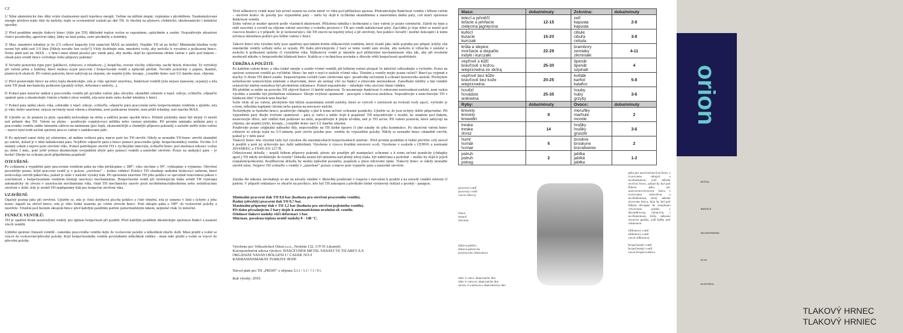CZ
1/ Silné akutermické dno díky svým vlastnostem spoří tepelnou energii. Vaříme na nižším stupni, vypínáme s předstihem. Naakumulovaná energie předává teplo dále do nádoby, teplo se rovnoměrně rozloží po dně TH. Je vhodný na plynové, elektrické, sklokeramické i indukční sporáky.
2/ Před použitím umyjte tlakový hrnec (dále jen TH) důkladně teplou vodou se saponátem, opláchněte a osušte. Nepoužívejte abrazivní čisticí prostředky, agresivní látky, látky na bázi písku, ostré předměty a drátěnky.
3/ Max. množství tekutiny je do 2/3 celkové kapacity (viz označení MAX na nádobě). Neplňte TH až po hrdlo! Minimální hladina vody nesmí být nižší než 1/4 litru (Nikdy nevařte bez vody!!) Vždy dodržujte min. množství vody, aby nedošlo k vyvaření a poškození hrnce. Nelze plnit nad zn. MAX – v hrnci musí zůstat prostor pro vznik páry, aby mohlo dojít ke správnému efektu vaření v páře pod tlakem – obsah páry uvnitř hrnce ovlivňuje dobu přípravy pokrmu!
4/ Nevařte potraviny typu pyré (jablkové, rybízové, z rebarbory...), krupičku, ovesné vločky, obiloviny, suchý hrách, těstoviny. Ty vytvářejí při vaření pěnu a bubliny, které mohou ucpat pracovní i bezpečnostní ventil a způsobit přetlak. Nevařte potraviny v papíru, tkanině, plastových obalech. Při vaření potravin, které nabývají na objemu, ale nepění (rýže, kroupy...) neplňte hrnec nad 1/2 daného max. objemu.
5/ Před postavením hrnce na zdroj tepla zkontrolujte, zda je víko správně uzavřeno, funkčnost ventilů (zda nejsou zaneseny, ucpány) a zda není TH jinak mechanicky poškozen (prasklý úchyt, deformace nádoby...).
6/ Pokud pára nezačne unikat z pracovního ventilu při počátku vaření jako obvykle, okamžitě odstavte z tepel. zdroje, ochlaďte, odpusťte opatrně páru a zkontrolujte čistotu a funkci obou ventilů, zda není málo nebo hodně tekutiny v hrnci.
7/ Pokud pára uniká okolo víka, odstraňte z tepel. zdroje, ochlaďte, odpusťte páru pracovním nebo bezpečnostním ventilem a zjistěte, zda je víko dobře uzavřené, nejsou nečistoty mezi víkem a těsněním, není poškozené těsnění, není příliš tekutiny, nad značku MAX.
8/ Ujistěte se, že plamen (u plyn. sporáků) nedosahuje na stěny a zahřívá pouze spodek hrnce. Průměr plotýnky musí být stejný či menší než průměr dna TH. Vaření na plynu - používejte rozptylovací mřížku nebo varnou plotýnku. Při prvním náznaku unikání páry z pracovního ventilu snižte intenzitu ohřevu na minimum (pro lepší, ekonomičtější a chutnější přípravu pokrmů) a začněte měřit dobu vaření – teprve nyní totiž začíná správný proces vaření v natlakované páře.
9/ Po uplynutí varné doby jej odstavíme, až unikne veškerá pára, teprve poté lze TH otevřít. Nikdy se nesnažte TH hrnec otevřít okamžitě po vaření, dokud je v něm natlakovaná pára. Nejdříve odpusťte páru z hrnce pomocí pracovního (příp. bezpečnostního) ventilu. Nechte 3-4 minuty odstát a teprve poté otevřete víko. Pokud potřebujete otevřít TH v rychlejším intervalu, zchlaďte hrnec pod studenou tekoucí vodou po dobu 1 min., poté ještě jednou zkontrolujte uvypuštění zbylé páry pomocí ventilů a následně otevřete. Pozor na unikající páru – je horká! Dbejte na ochranu proti případnému popálení!
OTEVŘENÍ:
Po ochlazení a vypuštění páry pracovním ventilem páku na víku překlopíme o 180°, víko otočíme o 90°, vyklopíme a vyjmeme. Otevření provádějte pouze, když pracovní ventil je v poloze „otevřeno“ – kolmo vzhůru! Poklice TH obsahuje unikátní blokovací zařízení, které nedovoluje otevřít páku/víko, pokud je stále v nádobě vysoký tlak. Při správném uzavření TH jeho poklice se speciálně tvarovanou pákou v součinnosti s bezpečnostním ventilem blokují uzavírací mechanismus. Bezpečnostní ventil při vzrůstajícím tlaku uvnitř TH vystoupá automaticky do otvoru v uzavíracím mechanismu víka, čímž TH mechanicky uzavře proti nechtěnému/náhodnému nebo nežádoucímu otevření v době, kdy je uvnitř TH nepřípustný tlak pro bezpečné otevření víka.
UZAVŘENÍ:
Opačný postup jako při otevření. Ujistěte se, zda je čistá dotyková plocha poklice a čisté těsnění, zda je rameno v linii s úchyty a jeho konec zapadl na obvod hrnce, zda je víko řádně usazeno po celém obvodu hrnce. Poté sklopte páku o 180° do vodorovné polohy a uzavřete. Těsnění pod horním okrajem hrnce před každým použitím potřete potravinářským tukem, nejméně však 1x měsíčně.
FUNKCE VENTILŮ:
TH je opatřen třemi nezávislými ventily pro úplnou bezpečnost při použití. Před každým použitím zkontrolujte správnou funkci a usazení všech ventilů.
Ujištění správné činnosti ventilů - raménko pracovního ventilu dejte do vodorovné polohy a několikrát stlačte dolů. Musí pružit a volně se vracet do vodorovné/původní polohy. Kryt bezpečnostního ventilu povytáhněte několikrát vzhůru - musí také pružit a volně se vracet do původní polohy.
Třetí silikonový ventil musí být pevně usazen na svém místě ve víku pod přítlačnou sponou. Překontrolujte funkčnost ventilu i během vaření – otevřete krátce do polohy pro vypouštění páry – mělo by dojít k rychlému okamžitému a masivnímu úniku páry, což značí správnou funkčnost ventilu.
Dobu vaření je možné upravit podle vlastních zkušeností. Přiložená tabulka s hodnotami a časy vaření je pouze orientační. Záleží na typu a stáří suroviny a rovněž na objemu vařené suroviny a volného prostoru v TH pro vznik natlakované páry. Zpočátku je lépe držet se mírně pod časovou hranicí a v případě, že je nedostačující, dát TH znovu na tepelný zdroj a již otevřený, bez poklice dovařit / možné dokoupit i k tomu určenou skleněnou poklici pro běžné vaření v hrnci.
Takové hrnce této výrobní řady jsou opatřeny speciálním třetím silikonovým ventilem, který slouží jako další pojistka pro případ, kdyby oba standardní ventily selhaly nebo se ucpaly. Při tlaku převyšujícím 2 bary se tento ventil sám uvolní, aby nedošlo k výbuchu v nádobě a nedošlo k poškození nádoby či vymrštění víka. Silikonový ventil je umístěn pod přítlačným mechanismem víka tak, aby při uvolnění neohrozil nikoho v bezprostřední blízkosti hrnce. Každá se o technickou novinku z důvodu větší bezpečnosti spotřebitele.
ÚDRŽBA A POUŽITÍ:
Po každém vaření hrnec a víko řádně omyjte a osušte včetně ventilů, při běžném vaření alespoň 1x měsíčně odšroubujte a vyčistěte. Pozor na správné sestavení ventilů po vyčištění. Hrnec lze mýt v myčce nádobí včetně víka. Těsnění a ventily myjte pouze ručně!! Ihned po vyjmutí z myčky či dřezu TH ihned osušte. Doporučujeme rovněž časté ošetřování spec. prostředky určenými k ochraně nerezového nádobí. Předejdete nežádoucím senzorickým změnám a zbarvením, které ale nemají vliv na funkci a zdravotní nezávadnost. Zanedbání údržby a tím vzniklé senzorické změny nemohou být předmětem reklamace. Pokud nepoužíváte – skladujte víko otočené dnem vzhůru.
Při přehřátí se může na povrchu TH objevit fialové či hnědé zabarvení. To neomezuje funkčnost či zdravotní nezávadnost nádobí, není vadou výrobku a nemůže být předmětem reklamace. Dbejte zvýšené opatrnosti - pracujete s tlakovou nádobou. Nepoužívejte a nenechávejte TH v blízkosti dětí! Výrobek není hračka!
Solte vždy až po vaření, předejdete tím bílým usazeninám uvnitř nádoby, které se vytvoří v závislosti na tvrdosti vody apod., vyčistíte je octem, několika kapkami citrónu nebo pastou na nerezové nádobí.
Nedotýkejte se horkého hrnce, používejte chňapky a jiné k tomu určené ochranné pomůcky. Ujistěte se, že jsou úchyty dobře připevněné. Při vypouštění páry dbejte zvýšené opatrnosti – pára je vařící a může dojít k popálení! TH nepoužívejte v troubě, ke smažení pod tlakem, neotevírejte dříve, než vnitřní tlak poklesne na nulu, nepoužívejte k jiným účelům, než je TH určen. Při vaření potravin, které nabývají na objemu, ale nepění (rýže, kroupy,...) neplňte hrnec nad 1/2 daného objemu.
Používejte pouze originální náhradní díly, neprovádějte na TH žádné úpravy či jiné zásahy do jeho konstrukce. Po skončení vaření hrnec odstavte ze zdroje tepla na 3-4 minuty, poté otočte polohu prac. ventilu do vypouštění polohy. Nikdy se nesnažte hrnec okamžitě otevřít, pokud je v něm pára!
Tlakový hrnec této výrobní řady byl vyroben dle mezinárodních bezpečnostních směrnic. Před prvním použitím si řádně přečtěte celý návod k použití a poté jej uchovejte pro další nahlédnutí. Vyrobeno z vysoce kvalitní nerezové oceli. Vyrobeno v souladu s CE0045 a normami 2014/68/EC a TS445 EN 12778.
Odizolovaná držadla – nepálí během přípravy pokrmů, přesto ale použijte při manipulaci ochranné a k tomu určené pomůcky (chňapky apod.) TH nikdy nevkládejte do trouby! Držadla nesmí být umístěna nad přímý zdroj tepla, být nahřívána a podobně – mohlo by dojít k jejich rozpálení/poškození. Rozžhavená držadla by mohla způsobit poranění, popálení a jinou zdravotní újmu. Tlakový hrnec se nikdy nesnažte otevřít silou. Nejprve TH ochlaďte s ventily v „uzavřené“ poloze a teprve poté vypusťte páru a následně otevřete.
Záruka dle zákona, nevztahuje se ale na závady vzniklé v důsledku používání v rozporu s návodem k použití a na závady vzniklé úderem či pádem. V případě reklamace se obraťte na prodejce, kde byl TH zakoupen a předložte řádně vystavený doklad o prodeji - paragon.
Minimální pracovní tlak TH 0,6 bar (hodnota pro otevření pracovního ventilu).
Řádný (obvyklý) pracovní tlak TH 0,7 bar.
Maximální přípustný tlak v TH 1,2 bar (hodnota pro otevření pojistného ventilu).
Při tlaku přesahujícím 2 bary dojde k automatickému uvolnění sil. ventilu.
Odolnost tlakové nádoby vůči deformaci 5 bar.
Min/max. povolená teplota uvnitř nádoby 0 - 140 °C.
Vyrobeno pro Velkoobchod Orion s.r.o., Nedošín 132, 570 01 Litomyšl.
Korespondenční adresa výrobce: HASCEVHER METAL SANAYI VE TICARET A.S
ORGANIZE SANAYI BOLGESI 17 CADDE NO:4
KAHRAMANMARAS TURKIYE 46100
Návod platí pro TH „PROFI“ o objemu 3,5 l / 5 l / 7 l / 9 l.
Rok výroby: 2019.
| Maso: | doba/minuty | Zelenina: | doba/minuty |
| --- | --- | --- | --- |
| telecí a jehněčí teľacie a jehňacie cielęcina jagnięcina | 12-15 | zelí kapusta kapusta | 2-8 |
| kuřecí kuracie kurczak | 15-20 | cibule cibuľa cebula | 3-8 |
| krůta a slepice morčacie a slepačie indyki i kurczaki | 22-28 | brambory zemiaky zlemniaki | 4-11 |
| vepřové s kůží bravčové s kožou wieprzowina ze skórą | 25-30 | špenát špenát szpinak | 4 |
| vepřové bez kůže bravčové bez kože wieprzowina | 20-25 | květák karfiol kalafior | 5-8 |
| hovězí hovädzie wołowina | 25-35 | houby huby grzyby | 3-6 |
| Ryby: | doba/minuty | Ovoce: | doba/minuty |
| krevety krevety krewetki | 8 | meruňky marhule morele | 2 |
| treska treska dorsz | 14 | hrušky hrušky gruszki | 3-6 |
| humr homár homar | 5 | broskve broskyne brzoskwinie | 2 |
| pstruh pstruh pstrag | 2 | jablka jablká jabłka | 1-2 |
pracovní ventil
pracovný ventil
zawór roboczy
třmen
strmeň
strzemię
tlaková poklice
tlaková pokrievka
przykrywka ciśnieniowa
silné 3-vrstvé akutermické dno
silné 3-vrstvové akutermické dno
mocne 3-warstwowe akutermiczne dno
páka pro uzavření/otevření hrnce s tvarovanou rukojetí a mechanismem, jenž zabrání otevření hrnce, pokud by byl pod tlakem páka pre uzatvorenie/otvorenie hrnca s tvarovanou rukoväťou a mechanizmom, ktorý zabráni otvoreniu hrnca, kým by bol pod tlakom dźwignia do zamykania /otwierania garnka z ukształtowaną rękojeścią i mechanizmem, który zabrania otwarciu garnka, jeśli byłby pod ciśnieniem
silikonový ventil
silikónový ventil
zawór silikonowy
bezpečnostní ventil
bezpečnostný ventil
zawór bezpieczeństwa
orion
MYČKA
INDUKCE
SKLOKERAMIKA
PLYN
ELEKTRIKA
TLAKOVÝ HRNEC
TLAKOVÝ HRNIEC